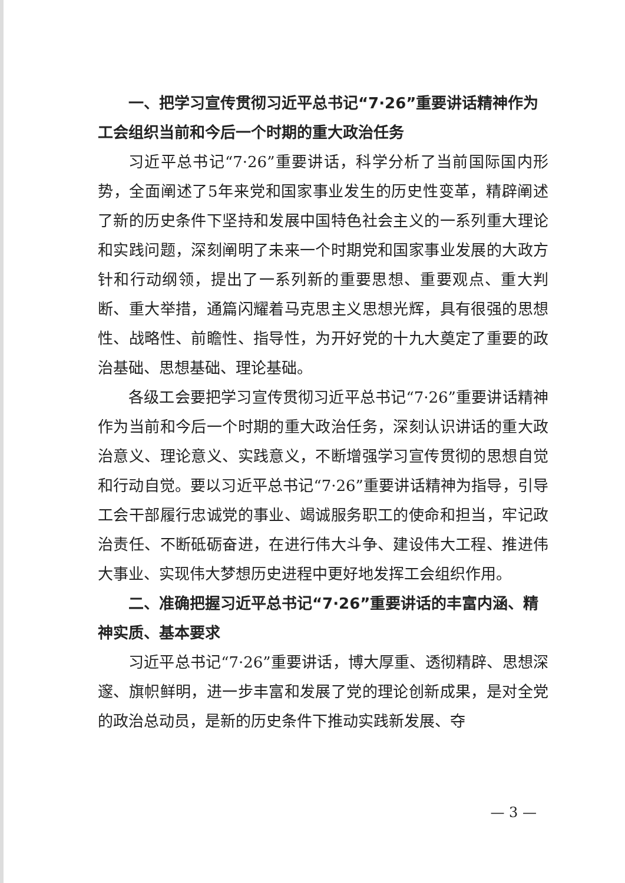一、把学习宣传贯彻习近平总书记“7·26”重要讲话精神作为工会组织当前和今后一个时期的重大政治任务
习近平总书记“7·26”重要讲话，科学分析了当前国际国内形势，全面阐述了5年来党和国家事业发生的历史性变革，精辟阐述了新的历史条件下坚持和发展中国特色社会主义的一系列重大理论和实践问题，深刻阐明了未来一个时期党和国家事业发展的大政方针和行动纲领，提出了一系列新的重要思想、重要观点、重大判断、重大举措，通篇闪耀着马克思主义思想光辉，具有很强的思想性、战略性、前瞻性、指导性，为开好党的十九大奠定了重要的政治基础、思想基础、理论基础。
各级工会要把学习宣传贯彻习近平总书记“7·26”重要讲话精神作为当前和今后一个时期的重大政治任务，深刻认识讲话的重大政治意义、理论意义、实践意义，不断增强学习宣传贯彻的思想自觉和行动自觉。要以习近平总书记“7·26”重要讲话精神为指导，引导工会干部履行忠诚党的事业、竭诚服务职工的使命和担当，牢记政治责任、不断砥砺奋进，在进行伟大斗争、建设伟大工程、推进伟大事业、实现伟大梦想历史进程中更好地发挥工会组织作用。
二、准确把握习近平总书记“7·26”重要讲话的丰富内涵、精神实质、基本要求
习近平总书记“7·26”重要讲话，博大厚重、透彻精辟、思想深邃、旗帜鲜明，进一步丰富和发展了党的理论创新成果，是对全党的政治总动员，是新的历史条件下推动实践新发展、夺
— 3 —